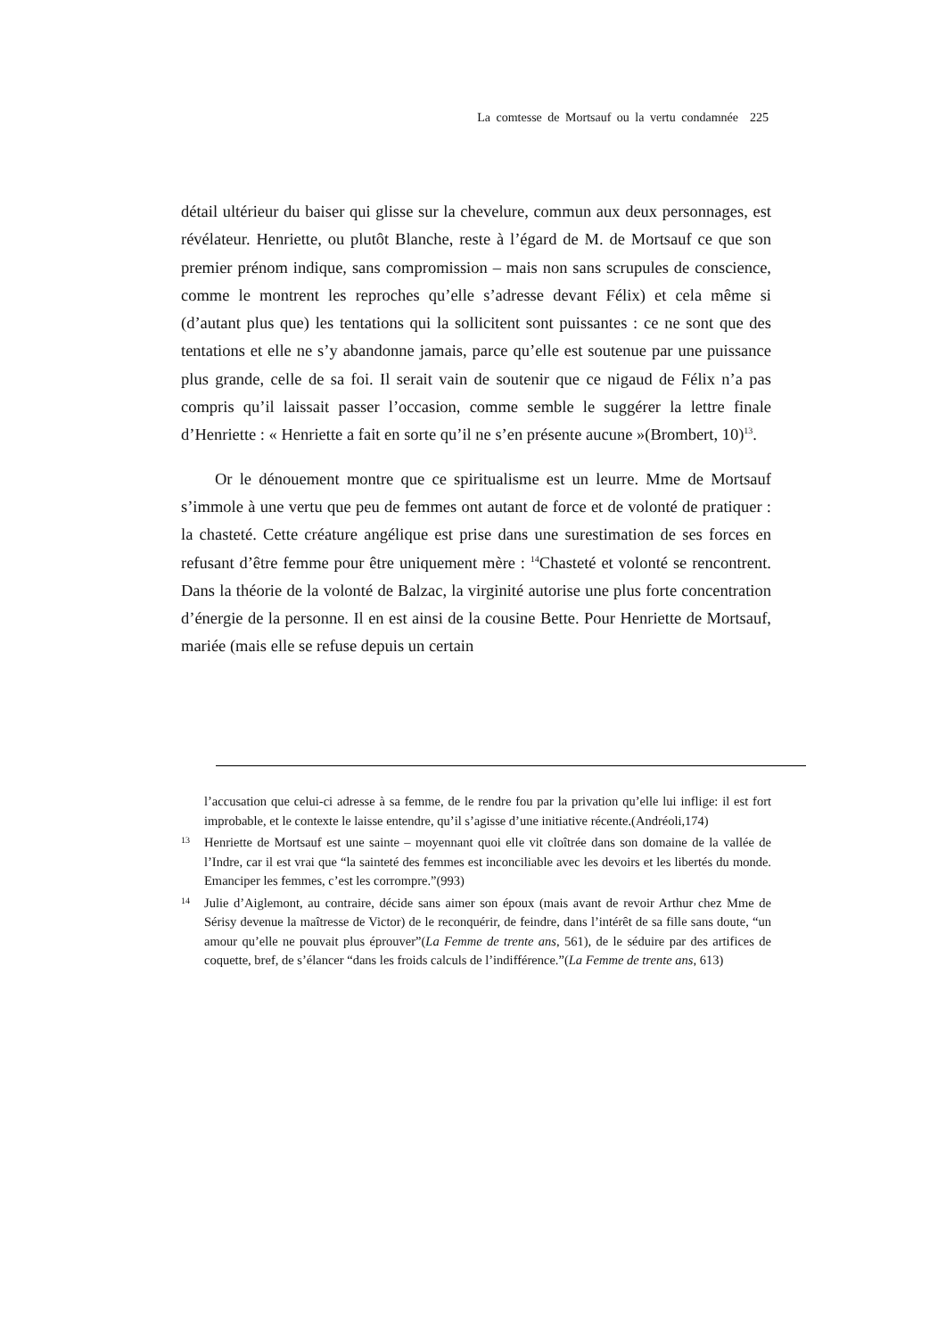La comtesse de Mortsauf ou la vertu condamnée 225
détail ultérieur du baiser qui glisse sur la chevelure, commun aux deux personnages, est révélateur. Henriette, ou plutôt Blanche, reste à l’égard de M. de Mortsauf ce que son premier prénom indique, sans compromission – mais non sans scrupules de conscience, comme le montrent les reproches qu’elle s’adresse devant Félix) et cela même si (d’autant plus que) les tentations qui la sollicitent sont puissantes : ce ne sont que des tentations et elle ne s’y abandonne jamais, parce qu’elle est soutenue par une puissance plus grande, celle de sa foi. Il serait vain de soutenir que ce nigaud de Félix n’a pas compris qu’il laissait passer l’occasion, comme semble le suggérer la lettre finale d’Henriette : « Henriette a fait en sorte qu’il ne s’en présente aucune »(Brombert, 10)<sup>13</sup>.
Or le dénouement montre que ce spiritualisme est un leurre. Mme de Mortsauf s’immole à une vertu que peu de femmes ont autant de force et de volonté de pratiquer : la chasteté. Cette créature angélique est prise dans une surestimation de ses forces en refusant d’être femme pour être uniquement mère : <sup>14</sup>Chasteté et volonté se rencontrent. Dans la théorie de la volonté de Balzac, la virginité autorise une plus forte concentration d’énergie de la personne. Il en est ainsi de la cousine Bette. Pour Henriette de Mortsauf, mariée (mais elle se refuse depuis un certain
l’accusation que celui-ci adresse à sa femme, de le rendre fou par la privation qu’elle lui inflige: il est fort improbable, et le contexte le laisse entendre, qu’il s’agisse d’une initiative récente.(Andréoli,174)
13 Henriette de Mortsauf est une sainte – moyennant quoi elle vit cloîtrée dans son domaine de la vallée de l’Indre, car il est vrai que “la sainteté des femmes est inconciliable avec les devoirs et les libertés du monde. Emanciper les femmes, c’est les corrompre.”(993)
14 Julie d’Aiglemont, au contraire, décide sans aimer son époux (mais avant de revoir Arthur chez Mme de Sérisy devenue la maîtresse de Victor) de le reconquérir, de feindre, dans l’intérêt de sa fille sans doute, “un amour qu’elle ne pouvait plus éprouver”(La Femme de trente ans, 561), de le séduire par des artifices de coquette, bref, de s’élancer “dans les froids calculs de l’indifférence.”(La Femme de trente ans, 613)